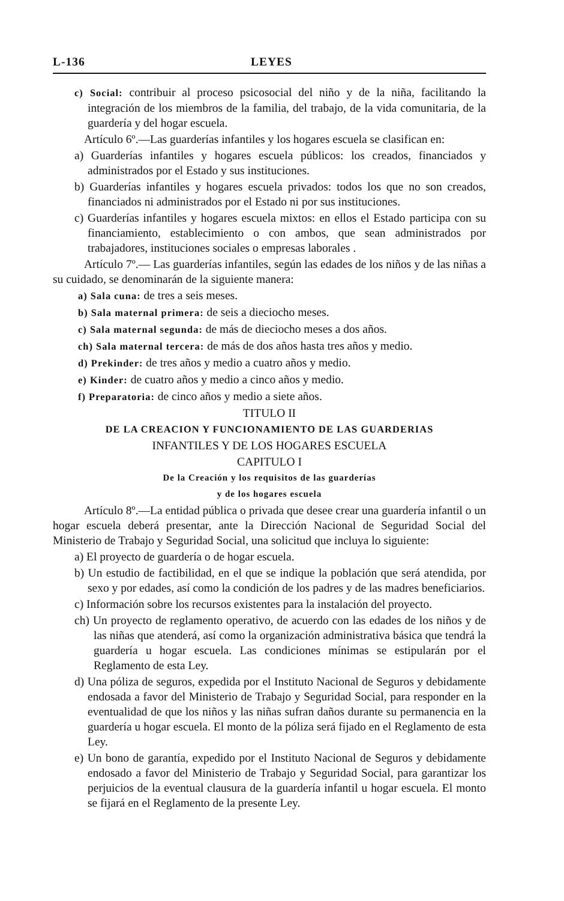L-136 LEYES
c) Social: contribuir al proceso psicosocial del niño y de la niña, facilitando la integración de los miembros de la familia, del trabajo, de la vida comunitaria, de la guardería y del hogar escuela.
Artículo 6º.—Las guarderías infantiles y los hogares escuela se clasifican en:
a) Guarderías infantiles y hogares escuela públicos: los creados, financiados y administrados por el Estado y sus instituciones.
b) Guarderías infantiles y hogares escuela privados: todos los que no son creados, financiados ni administrados por el Estado ni por sus instituciones.
c) Guarderías infantiles y hogares escuela mixtos: en ellos el Estado participa con su financiamiento, establecimiento o con ambos, que sean administrados por trabajadores, instituciones sociales o empresas laborales .
Artículo 7º.— Las guarderías infantiles, según las edades de los niños y de las niñas a su cuidado, se denominarán de la siguiente manera:
a) Sala cuna: de tres a seis meses.
b) Sala maternal primera: de seis a dieciocho meses.
c) Sala maternal segunda: de más de dieciocho meses a dos años.
ch) Sala maternal tercera: de más de dos años hasta tres años y medio.
d) Prekinder: de tres años y medio a cuatro años y medio.
e) Kinder: de cuatro años y medio a cinco años y medio.
f) Preparatoria: de cinco años y medio a siete años.
TITULO II
DE LA CREACION Y FUNCIONAMIENTO DE LAS GUARDERIAS
INFANTILES Y DE LOS HOGARES ESCUELA
CAPITULO I
De la Creación y los requisitos de las guarderías
y de los hogares escuela
Artículo 8º.—La entidad pública o privada que desee crear una guardería infantil o un hogar escuela deberá presentar, ante la Dirección Nacional de Seguridad Social del Ministerio de Trabajo y Seguridad Social, una solicitud que incluya lo siguiente:
a) El proyecto de guardería o de hogar escuela.
b) Un estudio de factibilidad, en el que se indique la población que será atendida, por sexo y por edades, así como la condición de los padres y de las madres beneficiarios.
c) Información sobre los recursos existentes para la instalación del proyecto.
ch) Un proyecto de reglamento operativo, de acuerdo con las edades de los niños y de las niñas que atenderá, así como la organización administrativa básica que tendrá la guardería u hogar escuela. Las condiciones mínimas se estipularán por el Reglamento de esta Ley.
d) Una póliza de seguros, expedida por el Instituto Nacional de Seguros y debidamente endosada a favor del Ministerio de Trabajo y Seguridad Social, para responder en la eventualidad de que los niños y las niñas sufran daños durante su permanencia en la guardería u hogar escuela. El monto de la póliza será fijado en el Reglamento de esta Ley.
e) Un bono de garantía, expedido por el Instituto Nacional de Seguros y debidamente endosado a favor del Ministerio de Trabajo y Seguridad Social, para garantizar los perjuicios de la eventual clausura de la guardería infantil u hogar escuela. El monto se fijará en el Reglamento de la presente Ley.